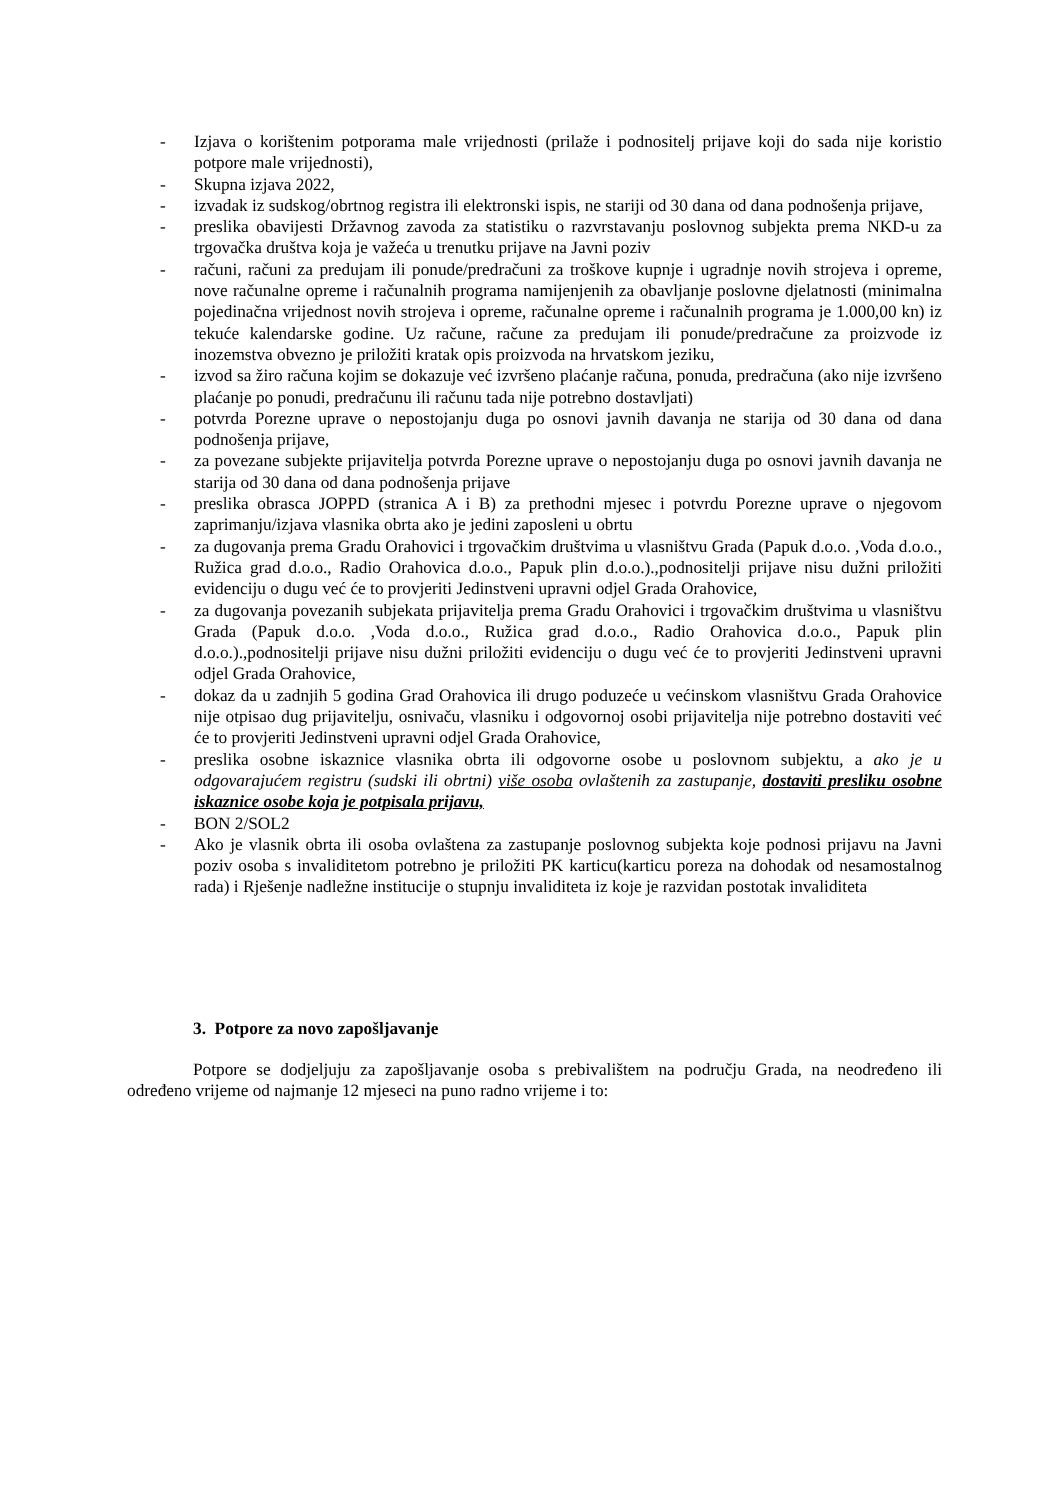- Izjava o korištenim potporama male vrijednosti (prilaže i podnositelj prijave koji do sada nije koristio potpore male vrijednosti),
- Skupna izjava 2022,
- izvadak iz sudskog/obrtnog registra ili elektronski ispis, ne stariji od 30 dana od dana podnošenja prijave,
- preslika obavijesti Državnog zavoda za statistiku o razvrstavanju poslovnog subjekta prema NKD-u za trgovačka društva koja je važeća u trenutku prijave na Javni poziv
- računi, računi za predujam ili ponude/predračuni za troškove kupnje i ugradnje novih strojeva i opreme, nove računalne opreme i računalnih programa namijenjenih za obavljanje poslovne djelatnosti (minimalna pojedinačna vrijednost novih strojeva i opreme, računalne opreme i računalnih programa je 1.000,00 kn) iz tekuće kalendarske godine. Uz račune, račune za predujam ili ponude/predračune za proizvode iz inozemstva obvezno je priložiti kratak opis proizvoda na hrvatskom jeziku,
- izvod sa žiro računa kojim se dokazuje već izvršeno plaćanje računa, ponuda, predračuna (ako nije izvršeno plaćanje po ponudi, predračunu ili računu tada nije potrebno dostavljati)
- potvrda Porezne uprave o nepostojanju duga po osnovi javnih davanja ne starija od 30 dana od dana podnošenja prijave,
- za povezane subjekte prijavitelja potvrda Porezne uprave o nepostojanju duga po osnovi javnih davanja ne starija od 30 dana od dana podnošenja prijave
- preslika obrasca JOPPD (stranica A i B) za prethodni mjesec i potvrdu Porezne uprave o njegovom zaprimanju/izjava vlasnika obrta ako je jedini zaposleni u obrtu
- za dugovanja prema Gradu Orahovici i trgovačkim društvima u vlasništvu Grada (Papuk d.o.o. ,Voda d.o.o., Ružica grad d.o.o., Radio Orahovica d.o.o., Papuk plin d.o.o.).,podnositelji prijave nisu dužni priložiti evidenciju o dugu već će to provjeriti Jedinstveni upravni odjel Grada Orahovice,
- za dugovanja povezanih subjekata prijavitelja prema Gradu Orahovici i trgovačkim društvima u vlasništvu Grada (Papuk d.o.o. ,Voda d.o.o., Ružica grad d.o.o., Radio Orahovica d.o.o., Papuk plin d.o.o.).,podnositelji prijave nisu dužni priložiti evidenciju o dugu već će to provjeriti Jedinstveni upravni odjel Grada Orahovice,
- dokaz da u zadnjih 5 godina Grad Orahovica ili drugo poduzeće u većinskom vlasništvu Grada Orahovice nije otpisao dug prijavitelju, osnivaču, vlasniku i odgovornoj osobi prijavitelja nije potrebno dostaviti već će to provjeriti Jedinstveni upravni odjel Grada Orahovice,
- preslika osobne iskaznice vlasnika obrta ili odgovorne osobe u poslovnom subjektu, a ako je u odgovarajućem registru (sudski ili obrtni) više osoba ovlaštenih za zastupanje, dostaviti presliku osobne iskaznice osobe koja je potpisala prijavu,
- BON 2/SOL2
- Ako je vlasnik obrta ili osoba ovlaštena za zastupanje poslovnog subjekta koje podnosi prijavu na Javni poziv osoba s invaliditetom potrebno je priložiti PK karticu(karticu poreza na dohodak od nesamostalnog rada) i Rješenje nadležne institucije o stupnju invaliditeta iz koje je razvidan postotak invaliditeta
3. Potpore za novo zapošljavanje
Potpore se dodjeljuju za zapošljavanje osoba s prebivalištem na području Grada, na neodređeno ili određeno vrijeme od najmanje 12 mjeseci na puno radno vrijeme i to: